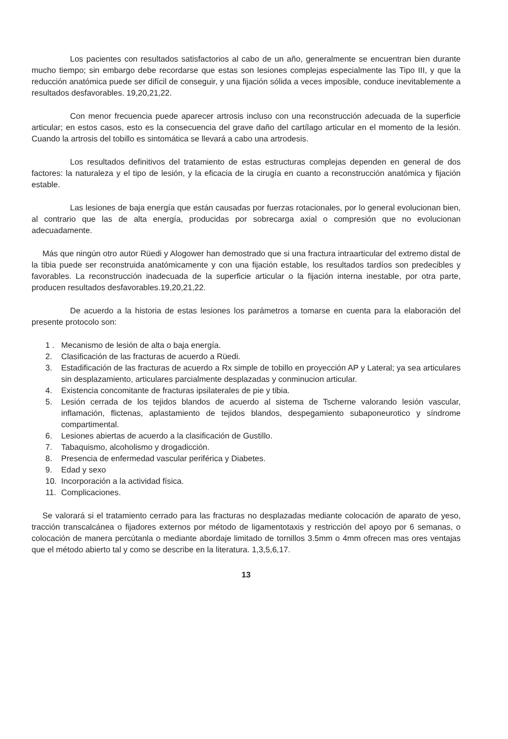Los pacientes con resultados satisfactorios al cabo de un año, generalmente se encuentran bien durante mucho tiempo; sin embargo debe recordarse que estas son lesiones complejas especialmente las Tipo III, y que la reducción anatómica puede ser difícil de conseguir, y una fijación sólida a veces imposible, conduce inevitablemente a resultados desfavorables. 19,20,21,22.
Con menor frecuencia puede aparecer artrosis incluso con una reconstrucción adecuada de la superficie articular; en estos casos, esto es la consecuencia del grave daño del cartílago articular en el momento de la lesión. Cuando la artrosis del tobillo es sintomática se llevará a cabo una artrodesis.
Los resultados definitivos del tratamiento de estas estructuras complejas dependen en general de dos factores: la naturaleza y el tipo de lesión, y la eficacia de la cirugía en cuanto a reconstrucción anatómica y fijación estable.
Las lesiones de baja energía que están causadas por fuerzas rotacionales, por lo general evolucionan bien, al contrario que las de alta energía, producidas por sobrecarga axial o compresión que no evolucionan adecuadamente.
Más que ningún otro autor Rüedi y Alogower han demostrado que si una fractura intraarticular del extremo distal de la tibia puede ser reconstruida anatómicamente y con una fijación estable, los resultados tardíos son predecibles y favorables. La reconstrucción inadecuada de la superficie articular o la fijación interna inestable, por otra parte, producen resultados desfavorables.19,20,21,22.
De acuerdo a la historia de estas lesiones los parámetros a tomarse en cuenta para la elaboración del presente protocolo son:
1 . Mecanismo de lesión de alta o baja energía.
2. Clasificación de las fracturas de acuerdo a Rüedi.
3. Estadificación de las fracturas de acuerdo a Rx simple de tobillo en proyección AP y Lateral; ya sea articulares sin desplazamiento, articulares parcialmente desplazadas y conminucion articular.
4. Existencia concomitante de fracturas ipsilaterales de pie y tibia.
5. Lesión cerrada de los tejidos blandos de acuerdo al sistema de Tscherne valorando lesión vascular, inflamación, flictenas, aplastamiento de tejidos blandos, despegamiento subaponeurotico y síndrome compartimental.
6. Lesiones abiertas de acuerdo a la clasificación de Gustillo.
7. Tabaquismo, alcoholismo y drogadicción.
8. Presencia de enfermedad vascular periférica y Diabetes.
9. Edad y sexo
10. Incorporación a la actividad física.
11. Complicaciones.
Se valorará si el tratamiento cerrado para las fracturas no desplazadas mediante colocación de aparato de yeso, tracción transcalcánea o fijadores externos por método de ligamentotaxis y restricción del apoyo por 6 semanas, o colocación de manera percútanla o mediante abordaje limitado de tornillos 3.5mm o 4mm ofrecen mas ores ventajas que el método abierto tal y como se describe en la literatura. 1,3,5,6,17.
13